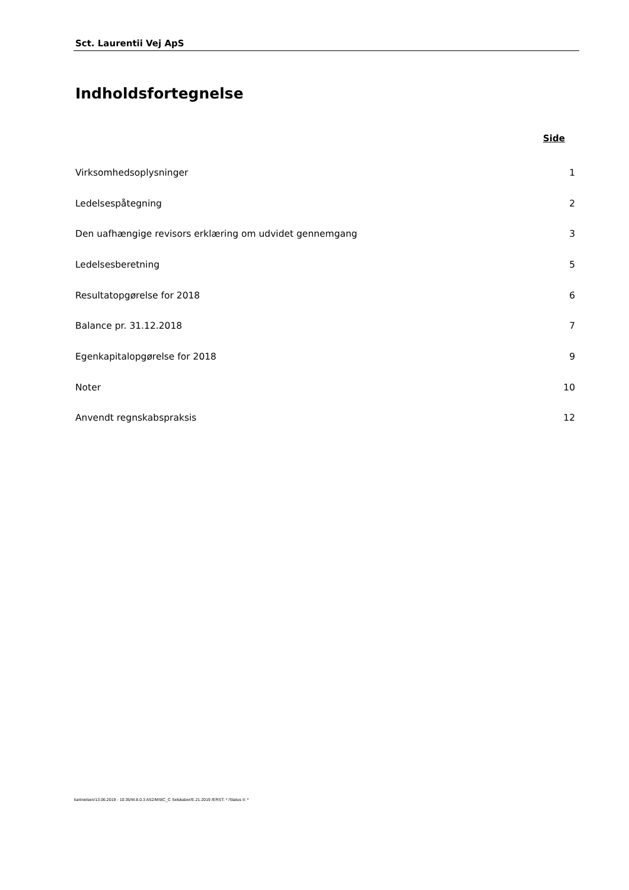Sct. Laurentii Vej ApS
Indholdsfortegnelse
Side
| Virksomhedsoplysninger | 1 |
| Ledelsespåtegning | 2 |
| Den uafhængige revisors erklæring om udvidet gennemgang | 3 |
| Ledelsesberetning | 5 |
| Resultatopgørelse for 2018 | 6 |
| Balance pr. 31.12.2018 | 7 |
| Egenkapitalopgørelse for 2018 | 9 |
| Noter | 10 |
| Anvendt regnskabspraksis | 12 |
karinielsen/13.06.2019 - 10:35/W.8.0.3 AS2/MStC_C Selskaber/E.21.2019 /ERST: * /Status II: *